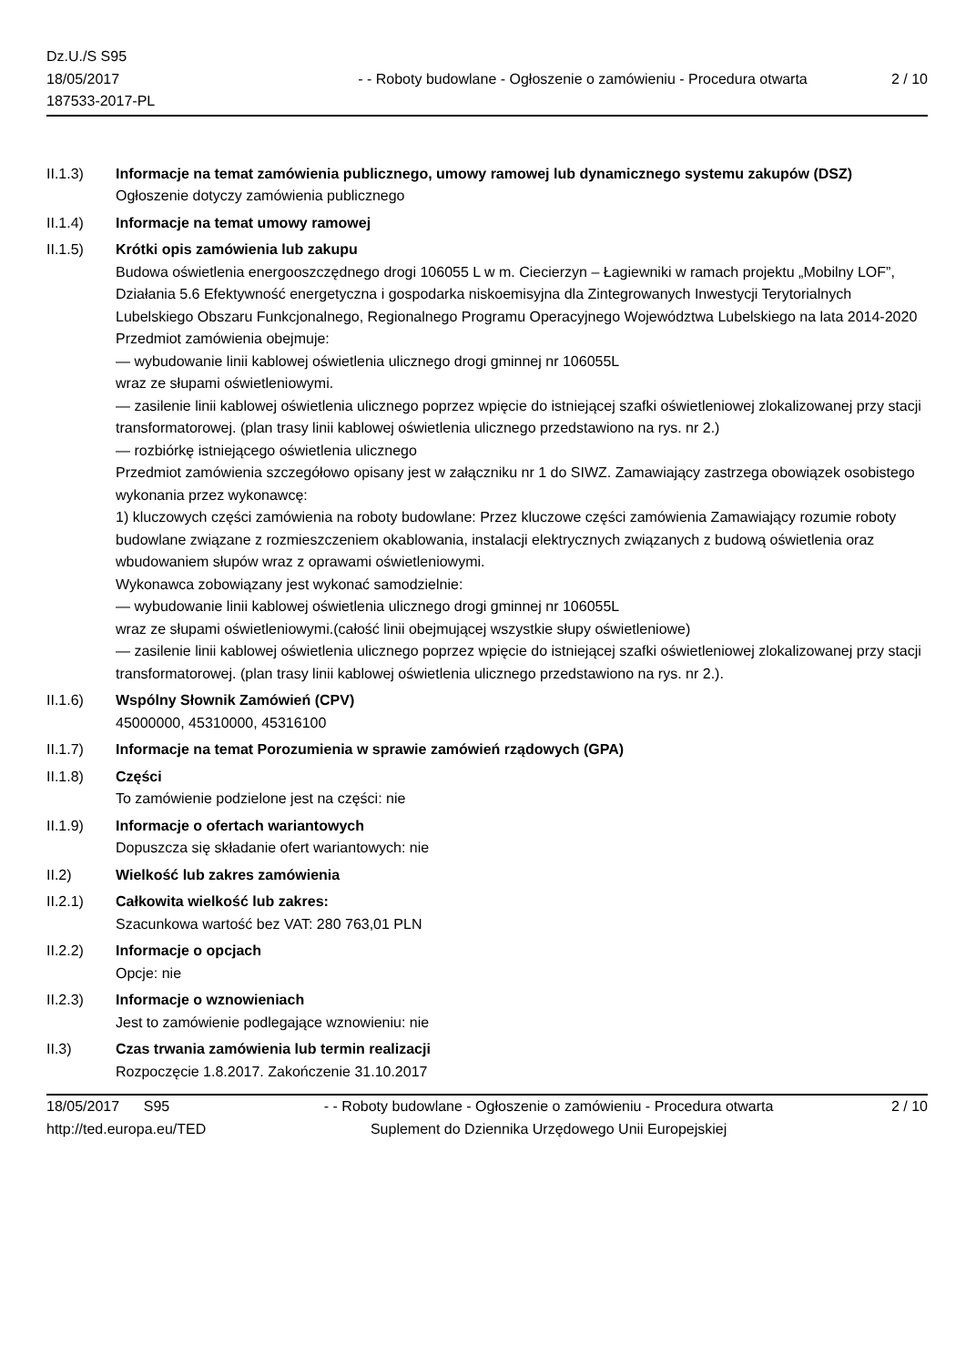Dz.U./S S95
18/05/2017
187533-2017-PL
- - Roboty budowlane - Ogłoszenie o zamówieniu - Procedura otwarta
2 / 10
II.1.3) Informacje na temat zamówienia publicznego, umowy ramowej lub dynamicznego systemu zakupów (DSZ)
Ogłoszenie dotyczy zamówienia publicznego
II.1.4) Informacje na temat umowy ramowej
II.1.5) Krótki opis zamówienia lub zakupu
Budowa oświetlenia energooszczędnego drogi 106055 L w m. Ciecierzyn – Łagiewniki w ramach projektu „Mobilny LOF”, Działania 5.6 Efektywność energetyczna i gospodarka niskoemisyjna dla Zintegrowanych Inwestycji Terytorialnych Lubelskiego Obszaru Funkcjonalnego, Regionalnego Programu Operacyjnego Województwa Lubelskiego na lata 2014-2020
Przedmiot zamówienia obejmuje:
— wybudowanie linii kablowej oświetlenia ulicznego drogi gminnej nr 106055L
wraz ze słupami oświetleniowymi.
— zasilenie linii kablowej oświetlenia ulicznego poprzez wpięcie do istniejącej szafki oświetleniowej zlokalizowanej przy stacji transformatorowej. (plan trasy linii kablowej oświetlenia ulicznego przedstawiono na rys. nr 2.)
— rozbiórkę istniejącego oświetlenia ulicznego
Przedmiot zamówienia szczegółowo opisany jest w załączniku nr 1 do SIWZ. Zamawiający zastrzega obowiązek osobistego wykonania przez wykonawcę:
1) kluczowych części zamówienia na roboty budowlane: Przez kluczowe części zamówienia Zamawiający rozumie roboty budowlane związane z rozmieszczeniem okablowania, instalacji elektrycznych związanych z budową oświetlenia oraz wbudowaniem słupów wraz z oprawami oświetleniowymi.
Wykonawca zobowiązany jest wykonać samodzielnie:
— wybudowanie linii kablowej oświetlenia ulicznego drogi gminnej nr 106055L
wraz ze słupami oświetleniowymi.(całość linii obejmującej wszystkie słupy oświetleniowe)
— zasilenie linii kablowej oświetlenia ulicznego poprzez wpięcie do istniejącej szafki oświetleniowej zlokalizowanej przy stacji transformatorowej. (plan trasy linii kablowej oświetlenia ulicznego przedstawiono na rys. nr 2.).
II.1.6) Wspólny Słownik Zamówień (CPV)
45000000, 45310000, 45316100
II.1.7) Informacje na temat Porozumienia w sprawie zamówień rządowych (GPA)
II.1.8) Części
To zamówienie podzielone jest na części: nie
II.1.9) Informacje o ofertach wariantowych
Dopuszcza się składanie ofert wariantowych: nie
II.2) Wielkość lub zakres zamówienia
II.2.1) Całkowita wielkość lub zakres:
Szacunkowa wartość bez VAT: 280 763,01 PLN
II.2.2) Informacje o opcjach
Opcje: nie
II.2.3) Informacje o wznowieniach
Jest to zamówienie podlegające wznowieniu: nie
II.3) Czas trwania zamówienia lub termin realizacji
Rozpoczęcie 1.8.2017. Zakończenie 31.10.2017
18/05/2017 S95
http://ted.europa.eu/TED
- - Roboty budowlane - Ogłoszenie o zamówieniu - Procedura otwarta
Suplement do Dziennika Urzędowego Unii Europejskiej
2 / 10